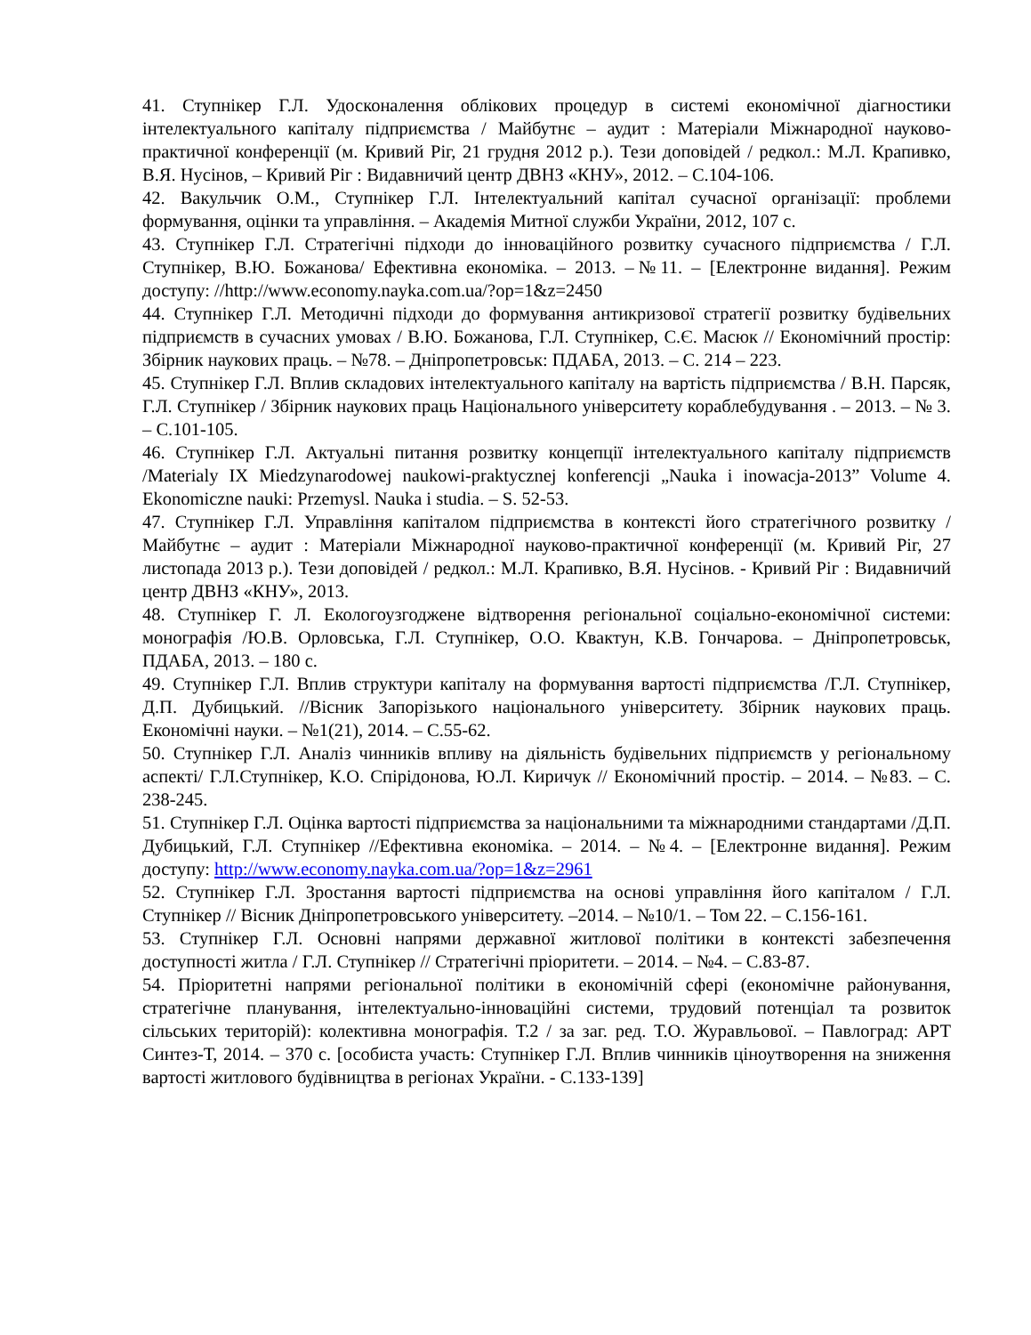41. Ступнікер Г.Л. Удосконалення облікових процедур в системі економічної діагностики інтелектуального капіталу підприємства / Майбутнє – аудит : Матеріали Міжнародної науково-практичної конференції (м. Кривий Ріг, 21 грудня 2012 р.). Тези доповідей / редкол.: М.Л. Крапивко, В.Я. Нусінов, – Кривий Ріг : Видавничий центр ДВНЗ «КНУ», 2012. – С.104-106.
42. Вакульчик О.М., Ступнікер Г.Л. Інтелектуальний капітал сучасної організації: проблеми формування, оцінки та управління. – Академія Митної служби України, 2012, 107 с.
43. Ступнікер Г.Л. Стратегічні підходи до інноваційного розвитку сучасного підприємства / Г.Л. Ступнікер, В.Ю. Божанова/ Ефективна економіка. – 2013. –№11. – [Електронне видання]. Режим доступу: //http://www.economy.nayka.com.ua/?op=1&z=2450
44. Ступнікер Г.Л. Методичні підходи до формування антикризової стратегії розвитку будівельних підприємств в сучасних умовах / В.Ю. Божанова, Г.Л. Ступнікер, С.Є. Масюк // Економічний простір: Збірник наукових праць. – №78. – Дніпропетровськ: ПДАБА, 2013. – С. 214 – 223.
45. Ступнікер Г.Л. Вплив складових інтелектуального капіталу на вартість підприємства / В.Н. Парсяк, Г.Л. Ступнікер / Збірник наукових праць Національного університету кораблебудування . – 2013. – № 3. – С.101-105.
46. Ступнікер Г.Л. Актуальні питання розвитку концепції інтелектуального капіталу підприємств /Materialy IX Miedzynarodowej naukowi-praktycznej konferencji „Nauka i inowacja-2013” Volume 4. Ekonomiczne nauki: Przemysl. Nauka i studia. – S. 52-53.
47. Ступнікер Г.Л. Управління капіталом підприємства в контексті його стратегічного розвитку / Майбутнє – аудит : Матеріали Міжнародної науково-практичної конференції (м. Кривий Ріг, 27 листопада 2013 р.). Тези доповідей / редкол.: М.Л. Крапивко, В.Я. Нусінов. - Кривий Ріг : Видавничий центр ДВНЗ «КНУ», 2013.
48. Ступнікер Г. Л. Екологоузгоджене відтворення регіональної соціально-економічної системи: монографія /Ю.В. Орловська, Г.Л. Ступнікер, О.О. Квактун, К.В. Гончарова. – Дніпропетровськ, ПДАБА, 2013. – 180 с.
49. Ступнікер Г.Л. Вплив структури капіталу на формування вартості підприємства /Г.Л. Ступнікер, Д.П. Дубицький. //Вісник Запорізького національного університету. Збірник наукових праць. Економічні науки. – №1(21), 2014. – С.55-62.
50. Ступнікер Г.Л. Аналіз чинників впливу на діяльність будівельних підприємств у регіональному аспекті/ Г.Л.Ступнікер, К.О. Спірідонова, Ю.Л. Киричук // Економічний простір. – 2014. – №83. – С. 238-245.
51. Ступнікер Г.Л. Оцінка вартості підприємства за національними та міжнародними стандартами /Д.П. Дубицький, Г.Л. Ступнікер //Ефективна економіка. – 2014. – №4. – [Електронне видання]. Режим доступу: http://www.economy.nayka.com.ua/?op=1&z=2961
52. Ступнікер Г.Л. Зростання вартості підприємства на основі управління його капіталом / Г.Л. Ступнікер // Вісник Дніпропетровського університету. –2014. – №10/1. – Том 22. – С.156-161.
53. Ступнікер Г.Л. Основні напрями державної житлової політики в контексті забезпечення доступності житла / Г.Л. Ступнікер // Стратегічні пріоритети. – 2014. – №4. – С.83-87.
54. Пріоритетні напрями регіональної політики в економічній сфері (економічне районування, стратегічне планування, інтелектуально-інноваційні системи, трудовий потенціал та розвиток сільських територій): колективна монографія. Т.2 / за заг. ред. Т.О. Журавльової. – Павлоград: АРТ Синтез-Т, 2014. – 370 с. [особиста участь: Ступнікер Г.Л. Вплив чинників ціноутворення на зниження вартості житлового будівництва в регіонах України. - С.133-139]